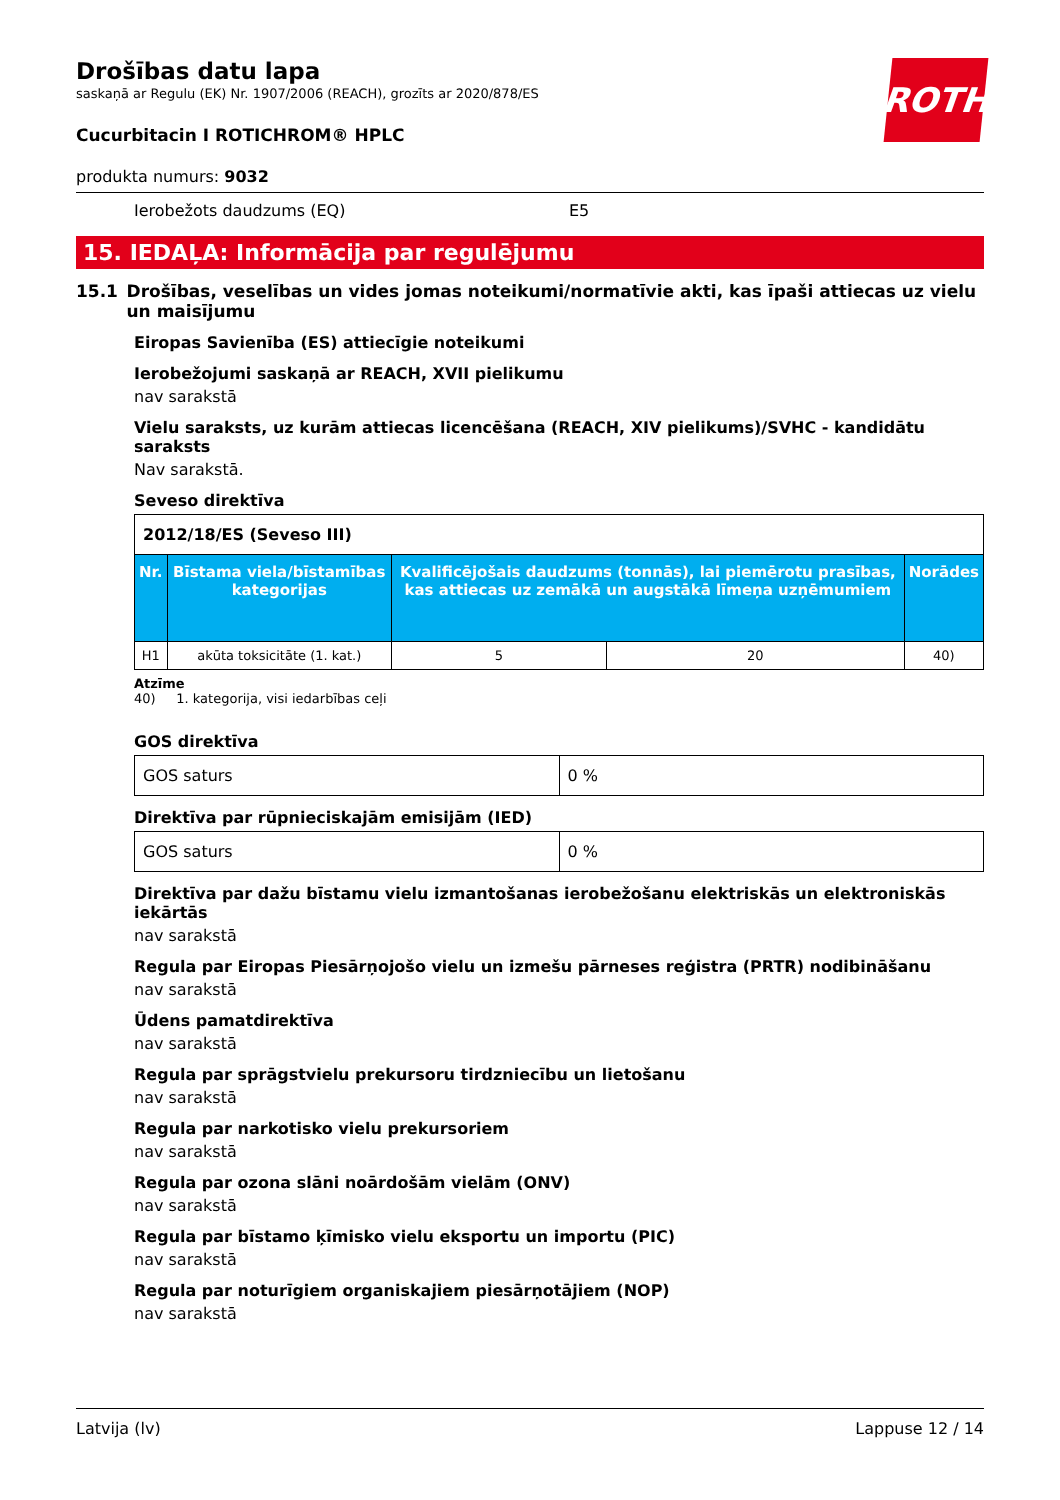ROTH
Drošības datu lapa
saskaņā ar Regulu (EK) Nr. 1907/2006 (REACH), grozīts ar 2020/878/ES
Cucurbitacin I ROTICHROM® HPLC
produkta numurs: 9032
Ierobežots daudzums (EQ) E5
15. IEDAĻA: Informācija par regulējumu
15.1 Drošības, veselības un vides jomas noteikumi/normatīvie akti, kas īpaši attiecas uz vielu un maisījumu
Eiropas Savienība (ES) attiecīgie noteikumi
Ierobežojumi saskaņā ar REACH, XVII pielikumu
nav sarakstā
Vielu saraksts, uz kurām attiecas licencēšana (REACH, XIV pielikums)/SVHC - kandidātu saraksts
Nav sarakstā.
Seveso direktīva
| 2012/18/ES (Seveso III) | | | | |
| Nr. | Bīstama viela/bīstamības kategorijas | Kvalificējošais daudzums (tonnās), lai piemērotu prasības, kas attiecas uz zemākā un augstākā līmeņa uzņēmumiem | | Norādes |
| H1 | akūta toksicitāte (1. kat.) | 5 | 20 | 40) |
Atzīme
40) 1. kategorija, visi iedarbības ceļi
GOS direktīva
| GOS saturs | 0 % |
Direktīva par rūpnieciskajām emisijām (IED)
| GOS saturs | 0 % |
Direktīva par dažu bīstamu vielu izmantošanas ierobežošanu elektriskās un elektroniskās iekārtās
nav sarakstā
Regula par Eiropas Piesārņojošo vielu un izmešu pārneses reģistra (PRTR) nodibināšanu
nav sarakstā
Ūdens pamatdirektīva
nav sarakstā
Regula par sprāgstvielu prekursoru tirdzniecību un lietošanu
nav sarakstā
Regula par narkotisko vielu prekursoriem
nav sarakstā
Regula par ozona slāni noārdošām vielām (ONV)
nav sarakstā
Regula par bīstamo ķīmisko vielu eksportu un importu (PIC)
nav sarakstā
Regula par noturīgiem organiskajiem piesārņotājiem (NOP)
nav sarakstā
Latvija (lv) Lappuse 12 / 14